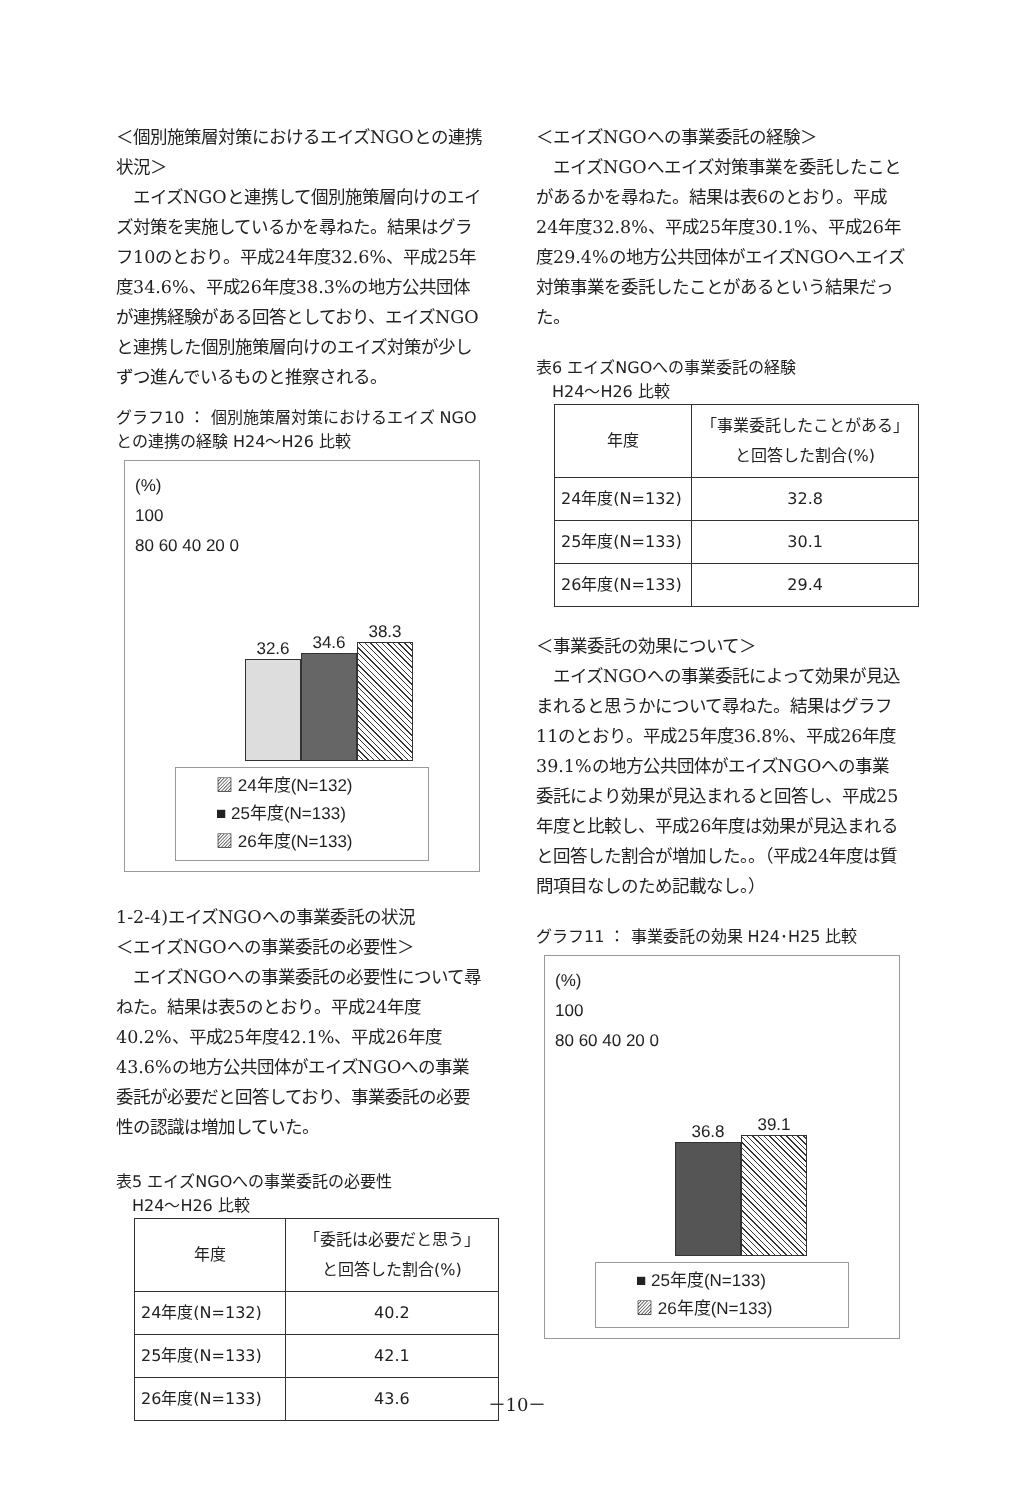＜個別施策層対策におけるエイズNGOとの連携状況＞
　エイズNGOと連携して個別施策層向けのエイズ対策を実施しているかを尋ねた。結果はグラフ10のとおり。平成24年度32.6%、平成25年度34.6%、平成26年度38.3%の地方公共団体が連携経験がある回答としており、エイズNGOと連携した個別施策層向けのエイズ対策が少しずつ進んでいるものと推察される。
グラフ10 ： 個別施策層対策におけるエイズ NGOとの連携の経験 H24～H26 比較
(%)
100
80 60 40 20 0
32.6
34.6
38.3
▨ 24年度(N=132)
■ 25年度(N=133)
▨ 26年度(N=133)
1-2-4)エイズNGOへの事業委託の状況
＜エイズNGOへの事業委託の必要性＞
　エイズNGOへの事業委託の必要性について尋ねた。結果は表5のとおり。平成24年度40.2%、平成25年度42.1%、平成26年度43.6%の地方公共団体がエイズNGOへの事業委託が必要だと回答しており、事業委託の必要性の認識は増加していた。
表5 エイズNGOへの事業委託の必要性
　H24～H26 比較
| 年度 | 「委託は必要だと思う」 と回答した割合(%) |
| --- | --- |
| 24年度(N=132) | 40.2 |
| 25年度(N=133) | 42.1 |
| 26年度(N=133) | 43.6 |
＜エイズNGOへの事業委託の経験＞
　エイズNGOへエイズ対策事業を委託したことがあるかを尋ねた。結果は表6のとおり。平成24年度32.8%、平成25年度30.1%、平成26年度29.4%の地方公共団体がエイズNGOへエイズ対策事業を委託したことがあるという結果だった。
表6 エイズNGOへの事業委託の経験
　H24～H26 比較
| 年度 | 「事業委託したことがある」 と回答した割合(%) |
| --- | --- |
| 24年度(N=132) | 32.8 |
| 25年度(N=133) | 30.1 |
| 26年度(N=133) | 29.4 |
＜事業委託の効果について＞
　エイズNGOへの事業委託によって効果が見込まれると思うかについて尋ねた。結果はグラフ11のとおり。平成25年度36.8%、平成26年度39.1%の地方公共団体がエイズNGOへの事業委託により効果が見込まれると回答し、平成25年度と比較し、平成26年度は効果が見込まれると回答した割合が増加した。。（平成24年度は質問項目なしのため記載なし。）
グラフ11 ： 事業委託の効果 H24･H25 比較
(%)
100
80 60 40 20 0
36.8
39.1
■ 25年度(N=133)
▨ 26年度(N=133)
－10－